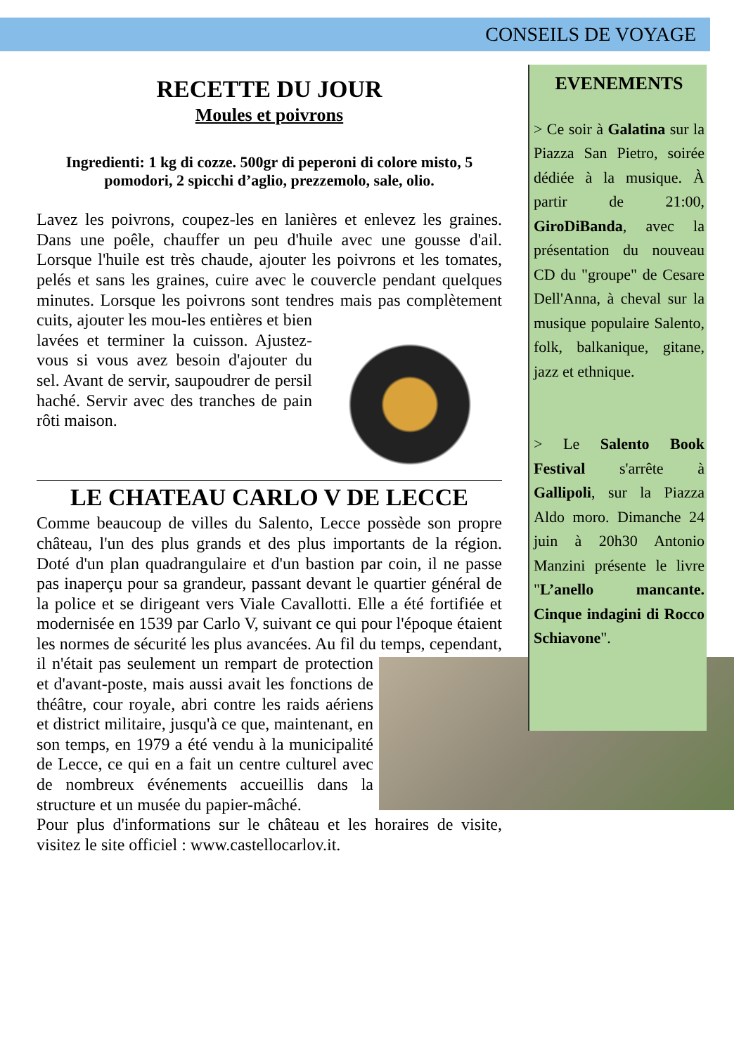CONSEILS DE VOYAGE
RECETTE DU JOUR
Moules et poivrons
Ingredienti: 1 kg di cozze. 500gr di peperoni di colore misto, 5 pomodori, 2 spicchi d’aglio, prezzemolo, sale, olio.
Lavez les poivrons, coupez-les en lanières et enlevez les graines. Dans une poêle, chauffer un peu d'huile avec une gousse d'ail. Lorsque l'huile est très chaude, ajouter les poivrons et les tomates, pelés et sans les graines, cuire avec le couvercle pendant quelques minutes. Lorsque les poivrons sont tendres mais pas complètement cuits, ajouter les mou- les entières et bien lavées et terminer la cuisson. Ajustez-vous si vous avez besoin d'ajouter du sel. Avant de servir, saupoudrer de persil haché. Servir avec des tranches de pain rôti maison.
LE CHATEAU CARLO V DE LECCE
Comme beaucoup de villes du Salento, Lecce possède son propre château, l'un des plus grands et des plus importants de la région. Doté d'un plan quadrangulaire et d'un bastion par coin, il ne passe pas inaperçu pour sa grandeur, passant devant le quartier général de la police et se dirigeant vers Viale Cavallotti. Elle a été fortifiée et modernisée en 1539 par Carlo V, suivant ce qui pour l'époque étaient les normes de sécurité les plus avancées. Au fil du temps, cependant, il n'était pas seulement un rempart de protection et d'avant-poste, mais aussi avait les fonctions de théâtre, cour royale, abri contre les raids aériens et district militaire, jusqu'à ce que, maintenant, en son temps, en 1979 a été vendu à la municipalité de Lecce, ce qui en a fait un centre culturel avec de nombreux événements accueillis dans la structure et un musée du papier-mâché.
Pour plus d'informations sur le château et les horaires de visite, visitez le site officiel : www.castellocarlov.it.
EVENEMENTS
> Ce soir à Galatina sur la Piazza San Pietro, soirée dédiée à la musique. À partir de 21:00, GiroDiBanda, avec la présentation du nouveau CD du "groupe" de Cesare Dell'Anna, à cheval sur la musique populaire Salento, folk, balkanique, gitane, jazz et ethnique.
> Le Salento Book Festival s'arrête à Gallipoli, sur la Piazza Aldo moro. Dimanche 24 juin à 20h30 Antonio Manzini présente le livre "L’anello mancante. Cinque indagini di Rocco Schiavone".